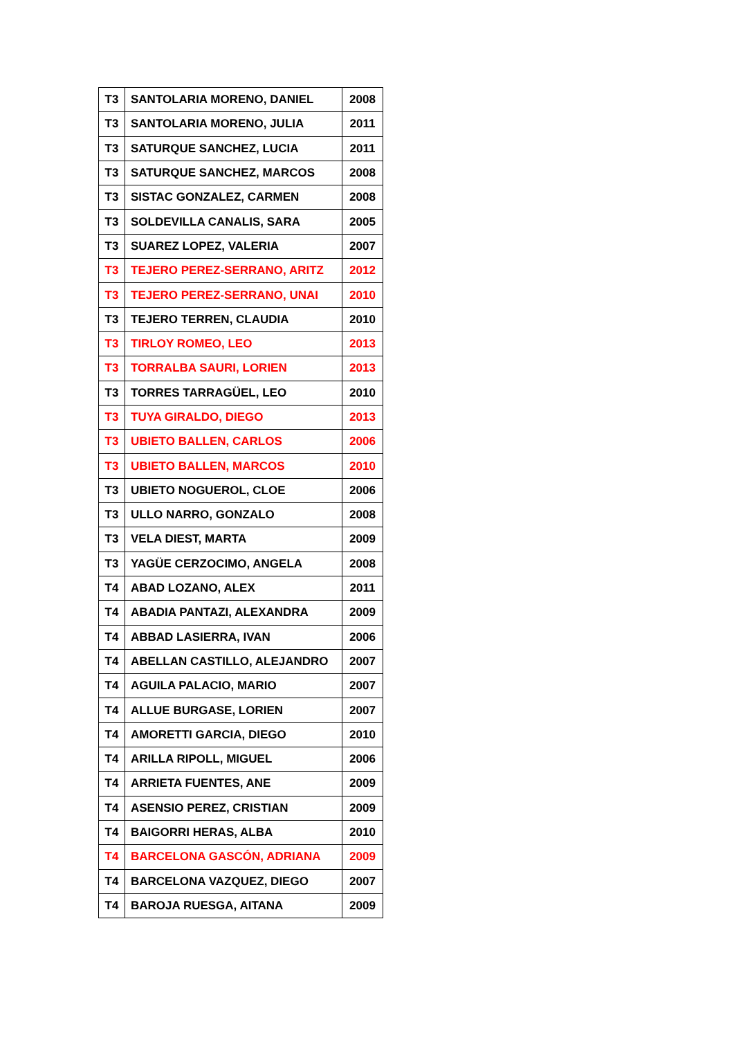| T3 | SANTOLARIA MORENO, DANIEL | 2008 |
| T3 | SANTOLARIA MORENO, JULIA | 2011 |
| T3 | SATURQUE SANCHEZ, LUCIA | 2011 |
| T3 | SATURQUE SANCHEZ, MARCOS | 2008 |
| T3 | SISTAC GONZALEZ, CARMEN | 2008 |
| T3 | SOLDEVILLA CANALIS, SARA | 2005 |
| T3 | SUAREZ LOPEZ, VALERIA | 2007 |
| T3 | TEJERO PEREZ-SERRANO, ARITZ | 2012 |
| T3 | TEJERO PEREZ-SERRANO, UNAI | 2010 |
| T3 | TEJERO TERREN, CLAUDIA | 2010 |
| T3 | TIRLOY ROMEO, LEO | 2013 |
| T3 | TORRALBA SAURI, LORIEN | 2013 |
| T3 | TORRES TARRAGÜEL, LEO | 2010 |
| T3 | TUYA GIRALDO, DIEGO | 2013 |
| T3 | UBIETO BALLEN, CARLOS | 2006 |
| T3 | UBIETO BALLEN, MARCOS | 2010 |
| T3 | UBIETO NOGUEROL, CLOE | 2006 |
| T3 | ULLO NARRO, GONZALO | 2008 |
| T3 | VELA DIEST, MARTA | 2009 |
| T3 | YAGÜE CERZOCIMO, ANGELA | 2008 |
| T4 | ABAD LOZANO, ALEX | 2011 |
| T4 | ABADIA PANTAZI, ALEXANDRA | 2009 |
| T4 | ABBAD LASIERRA, IVAN | 2006 |
| T4 | ABELLAN CASTILLO, ALEJANDRO | 2007 |
| T4 | AGUILA PALACIO, MARIO | 2007 |
| T4 | ALLUE BURGASE, LORIEN | 2007 |
| T4 | AMORETTI GARCIA, DIEGO | 2010 |
| T4 | ARILLA RIPOLL, MIGUEL | 2006 |
| T4 | ARRIETA FUENTES, ANE | 2009 |
| T4 | ASENSIO PEREZ, CRISTIAN | 2009 |
| T4 | BAIGORRI HERAS, ALBA | 2010 |
| T4 | BARCELONA GASCÓN, ADRIANA | 2009 |
| T4 | BARCELONA VAZQUEZ, DIEGO | 2007 |
| T4 | BAROJA RUESGA, AITANA | 2009 |